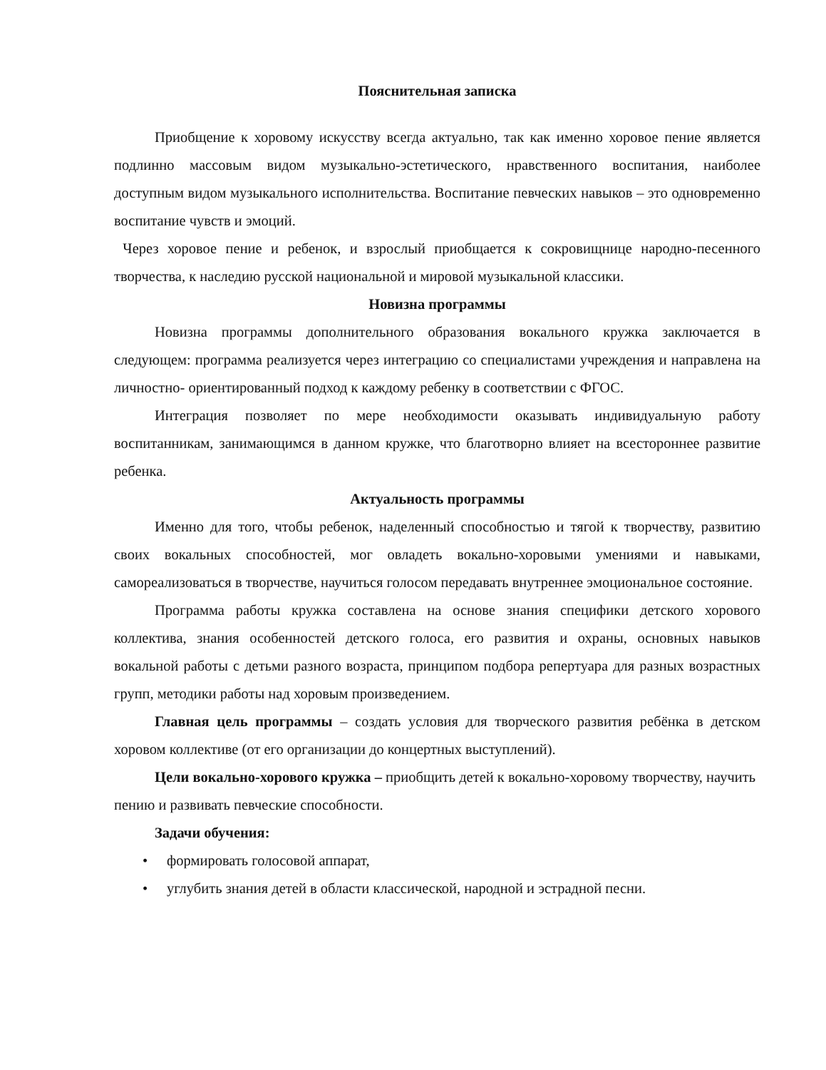Пояснительная записка
Приобщение к хоровому искусству всегда актуально, так как именно хоровое пение является подлинно массовым видом музыкально-эстетического, нравственного воспитания, наиболее доступным видом музыкального исполнительства. Воспитание певческих навыков – это одновременно воспитание чувств и эмоций.
Через хоровое пение и ребенок, и взрослый приобщается к сокровищнице народно-песенного творчества, к наследию русской национальной и мировой музыкальной классики.
Новизна программы
Новизна программы дополнительного образования вокального кружка заключается в следующем: программа реализуется через интеграцию со специалистами учреждения и направлена на личностно- ориентированный подход к каждому ребенку в соответствии с ФГОС.
Интеграция позволяет по мере необходимости оказывать индивидуальную работу воспитанникам, занимающимся в данном кружке, что благотворно влияет на всестороннее развитие ребенка.
Актуальность программы
Именно для того, чтобы ребенок, наделенный способностью и тягой к творчеству, развитию своих вокальных способностей, мог овладеть вокально-хоровыми умениями и навыками, самореализоваться в творчестве, научиться голосом передавать внутреннее эмоциональное состояние.
Программа работы кружка составлена на основе знания специфики детского хорового коллектива, знания особенностей детского голоса, его развития и охраны, основных навыков вокальной работы с детьми разного возраста, принципом подбора репертуара для разных возрастных групп, методики работы над хоровым произведением.
Главная цель программы – создать условия для творческого развития ребёнка в детском хоровом коллективе (от его организации до концертных выступлений).
Цели вокально-хорового кружка – приобщить детей к вокально-хоровому творчеству, научить пению и развивать певческие способности.
Задачи обучения:
• формировать голосовой аппарат,
• углубить знания детей в области классической, народной и эстрадной песни.